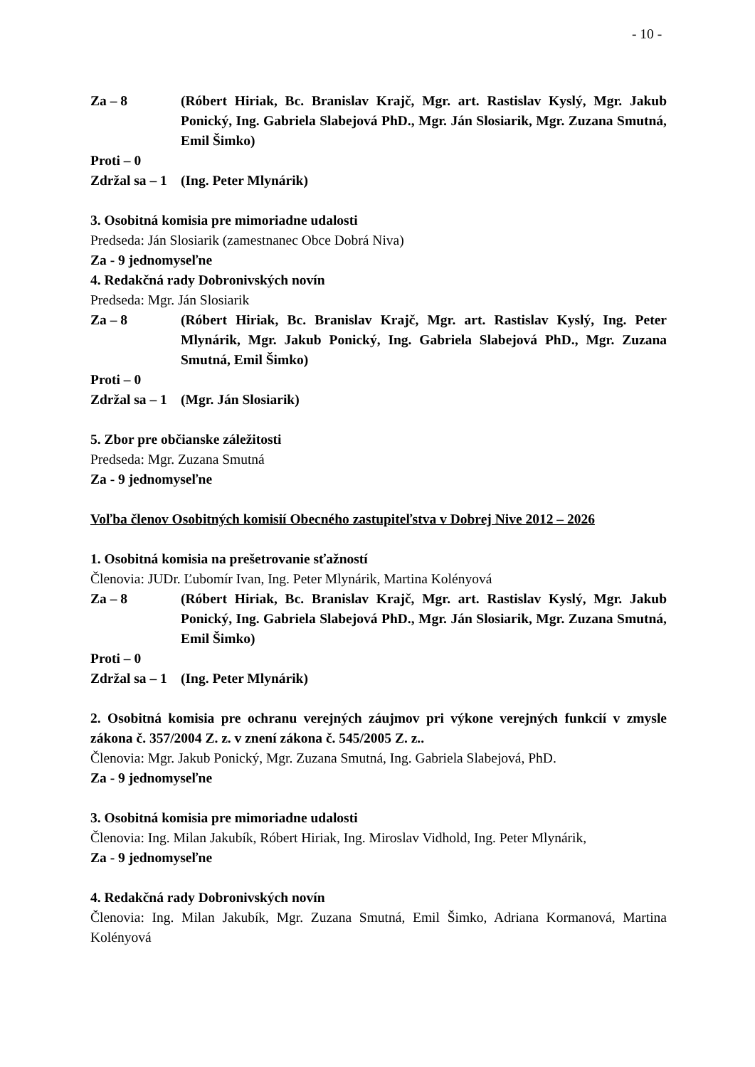- 10 -
Za – 8 (Róbert Hiriak, Bc. Branislav Krajč, Mgr. art. Rastislav Kyslý, Mgr. Jakub Ponický, Ing. Gabriela Slabejová PhD., Mgr. Ján Slosiarik, Mgr. Zuzana Smutná, Emil Šimko)
Proti – 0
Zdržal sa – 1
(Ing. Peter Mlynárik)
3. Osobitná komisia pre mimoriadne udalosti
Predseda: Ján Slosiarik (zamestnanec Obce Dobrá Niva)
Za - 9 jednomyseľne
4. Redakčná rady Dobronivských novín
Predseda: Mgr. Ján Slosiarik
Za – 8 (Róbert Hiriak, Bc. Branislav Krajč, Mgr. art. Rastislav Kyslý, Ing. Peter Mlynárik, Mgr. Jakub Ponický, Ing. Gabriela Slabejová PhD., Mgr. Zuzana Smutná, Emil Šimko)
Proti – 0
Zdržal sa – 1
(Mgr. Ján Slosiarik)
5. Zbor pre občianske záležitosti
Predseda: Mgr. Zuzana Smutná
Za - 9 jednomyseľne
Voľba členov Osobitných komisií Obecného zastupiteľstva v Dobrej Nive 2012 – 2026
1. Osobitná komisia na prešetrovanie sťažností
Členovia: JUDr. Ľubomír Ivan, Ing. Peter Mlynárik, Martina Kolényová
Za – 8 (Róbert Hiriak, Bc. Branislav Krajč, Mgr. art. Rastislav Kyslý, Mgr. Jakub Ponický, Ing. Gabriela Slabejová PhD., Mgr. Ján Slosiarik, Mgr. Zuzana Smutná, Emil Šimko)
Proti – 0
Zdržal sa – 1
(Ing. Peter Mlynárik)
2. Osobitná komisia pre ochranu verejných záujmov pri výkone verejných funkcií v zmysle zákona č. 357/2004 Z. z. v znení zákona č. 545/2005 Z. z..
Členovia: Mgr. Jakub Ponický, Mgr. Zuzana Smutná, Ing. Gabriela Slabejová, PhD.
Za - 9 jednomyseľne
3. Osobitná komisia pre mimoriadne udalosti
Členovia: Ing. Milan Jakubík, Róbert Hiriak, Ing. Miroslav Vidhold, Ing. Peter Mlynárik,
Za - 9 jednomyseľne
4. Redakčná rady Dobronivských novín
Členovia: Ing. Milan Jakubík, Mgr. Zuzana Smutná, Emil Šimko, Adriana Kormanová, Martina Kolényová